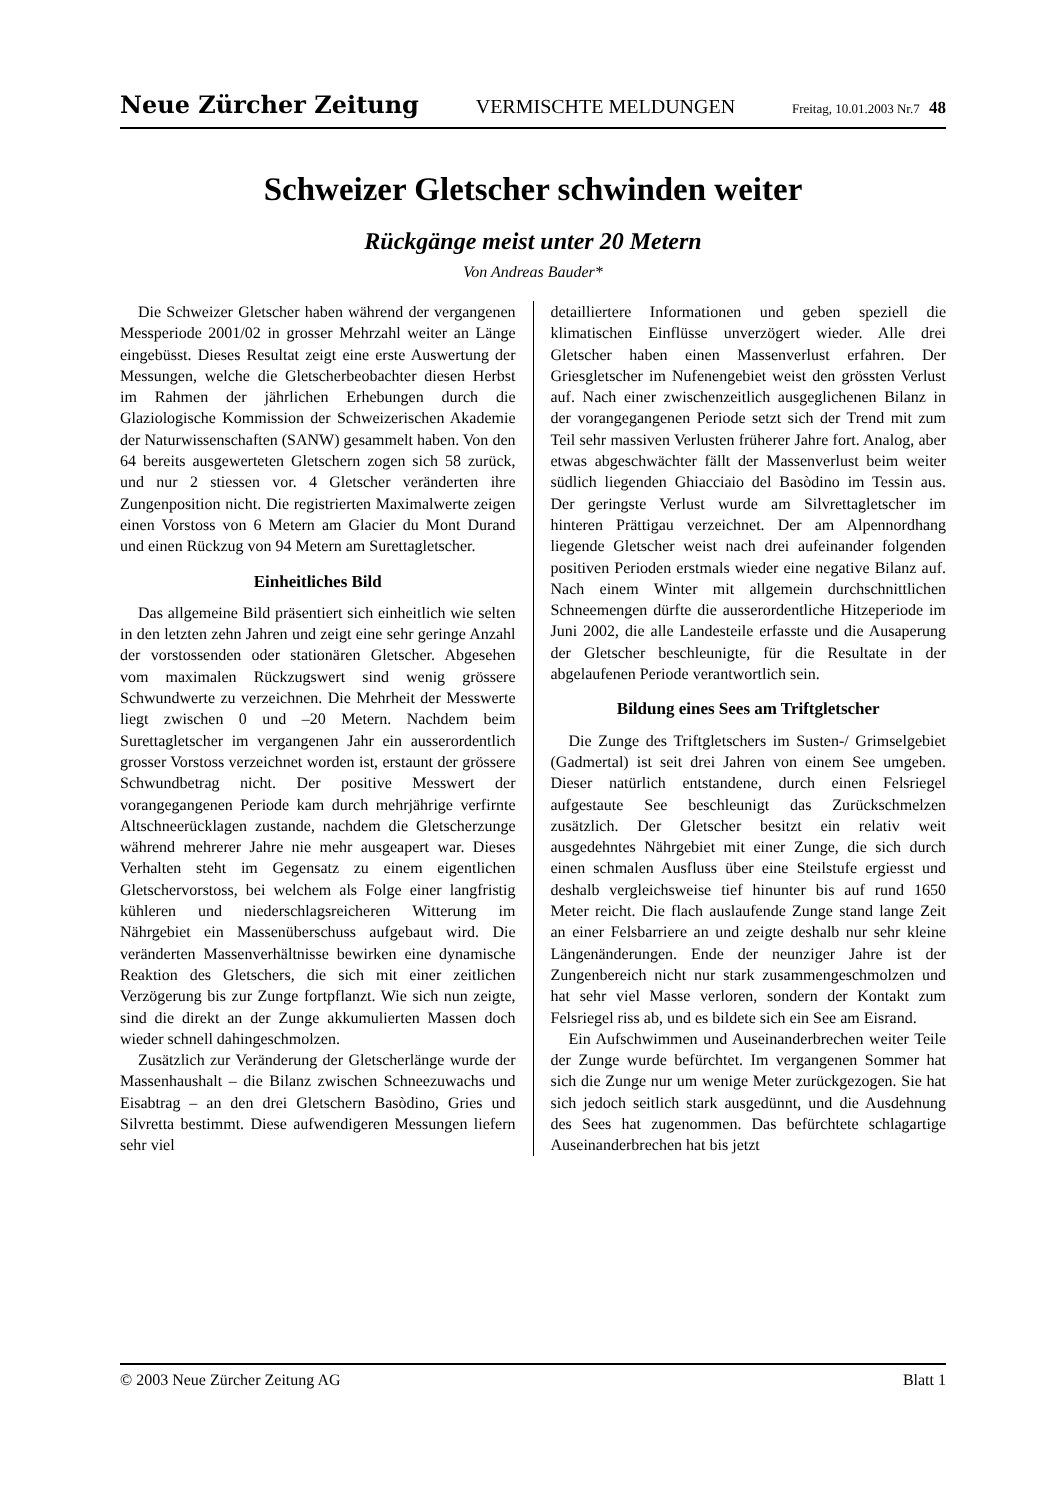Neue Zürcher Zeitung VERMISCHTE MELDUNGEN Freitag, 10.01.2003 Nr.7 48
Schweizer Gletscher schwinden weiter
Rückgänge meist unter 20 Metern
Von Andreas Bauder*
Die Schweizer Gletscher haben während der vergangenen Messperiode 2001/02 in grosser Mehrzahl weiter an Länge eingebüsst. Dieses Resultat zeigt eine erste Auswertung der Messungen, welche die Gletscherbeobachter diesen Herbst im Rahmen der jährlichen Erhebungen durch die Glaziologische Kommission der Schweizerischen Akademie der Naturwissenschaften (SANW) gesammelt haben. Von den 64 bereits ausgewerteten Gletschern zogen sich 58 zurück, und nur 2 stiessen vor. 4 Gletscher veränderten ihre Zungenposition nicht. Die registrierten Maximalwerte zeigen einen Vorstoss von 6 Metern am Glacier du Mont Durand und einen Rückzug von 94 Metern am Surettagletscher.
Einheitliches Bild
Das allgemeine Bild präsentiert sich einheitlich wie selten in den letzten zehn Jahren und zeigt eine sehr geringe Anzahl der vorstossenden oder stationären Gletscher. Abgesehen vom maximalen Rückzugswert sind wenig grössere Schwundwerte zu verzeichnen. Die Mehrheit der Messwerte liegt zwischen 0 und –20 Metern. Nachdem beim Surettagletscher im vergangenen Jahr ein ausserordentlich grosser Vorstoss verzeichnet worden ist, erstaunt der grössere Schwundbetrag nicht. Der positive Messwert der vorangegangenen Periode kam durch mehrjährige verfirnte Altschneerücklagen zustande, nachdem die Gletscherzunge während mehrerer Jahre nie mehr ausgeapert war. Dieses Verhalten steht im Gegensatz zu einem eigentlichen Gletschervorstoss, bei welchem als Folge einer langfristig kühleren und niederschlagsreicheren Witterung im Nährgebiet ein Massenüberschuss aufgebaut wird. Die veränderten Massenverhältnisse bewirken eine dynamische Reaktion des Gletschers, die sich mit einer zeitlichen Verzögerung bis zur Zunge fortpflanzt. Wie sich nun zeigte, sind die direkt an der Zunge akkumulierten Massen doch wieder schnell dahingeschmolzen.
Zusätzlich zur Veränderung der Gletscherlänge wurde der Massenhaushalt – die Bilanz zwischen Schneezuwachs und Eisabtrag – an den drei Gletschern Basòdino, Gries und Silvretta bestimmt. Diese aufwendigeren Messungen liefern sehr viel
detailliertere Informationen und geben speziell die klimatischen Einflüsse unverzögert wieder. Alle drei Gletscher haben einen Massenverlust erfahren. Der Griesgletscher im Nufenengebiet weist den grössten Verlust auf. Nach einer zwischenzeitlich ausgeglichenen Bilanz in der vorangegangenen Periode setzt sich der Trend mit zum Teil sehr massiven Verlusten früherer Jahre fort. Analog, aber etwas abgeschwächter fällt der Massenverlust beim weiter südlich liegenden Ghiacciaio del Basòdino im Tessin aus. Der geringste Verlust wurde am Silvrettagletscher im hinteren Prättigau verzeichnet. Der am Alpennordhang liegende Gletscher weist nach drei aufeinander folgenden positiven Perioden erstmals wieder eine negative Bilanz auf. Nach einem Winter mit allgemein durchschnittlichen Schneemengen dürfte die ausserordentliche Hitzeperiode im Juni 2002, die alle Landesteile erfasste und die Ausaperung der Gletscher beschleunigte, für die Resultate in der abgelaufenen Periode verantwortlich sein.
Bildung eines Sees am Triftgletscher
Die Zunge des Triftgletschers im Susten-/ Grimselgebiet (Gadmertal) ist seit drei Jahren von einem See umgeben. Dieser natürlich entstandene, durch einen Felsriegel aufgestaute See beschleunigt das Zurückschmelzen zusätzlich. Der Gletscher besitzt ein relativ weit ausgedehntes Nährgebiet mit einer Zunge, die sich durch einen schmalen Ausfluss über eine Steilstufe ergiesst und deshalb vergleichsweise tief hinunter bis auf rund 1650 Meter reicht. Die flach auslaufende Zunge stand lange Zeit an einer Felsbarriere an und zeigte deshalb nur sehr kleine Längenänderungen. Ende der neunziger Jahre ist der Zungenbereich nicht nur stark zusammengeschmolzen und hat sehr viel Masse verloren, sondern der Kontakt zum Felsriegel riss ab, und es bildete sich ein See am Eisrand.
Ein Aufschwimmen und Auseinanderbrechen weiter Teile der Zunge wurde befürchtet. Im vergangenen Sommer hat sich die Zunge nur um wenige Meter zurückgezogen. Sie hat sich jedoch seitlich stark ausgedünnt, und die Ausdehnung des Sees hat zugenommen. Das befürchtete schlagartige Auseinanderbrechen hat bis jetzt
© 2003 Neue Zürcher Zeitung AG Blatt 1